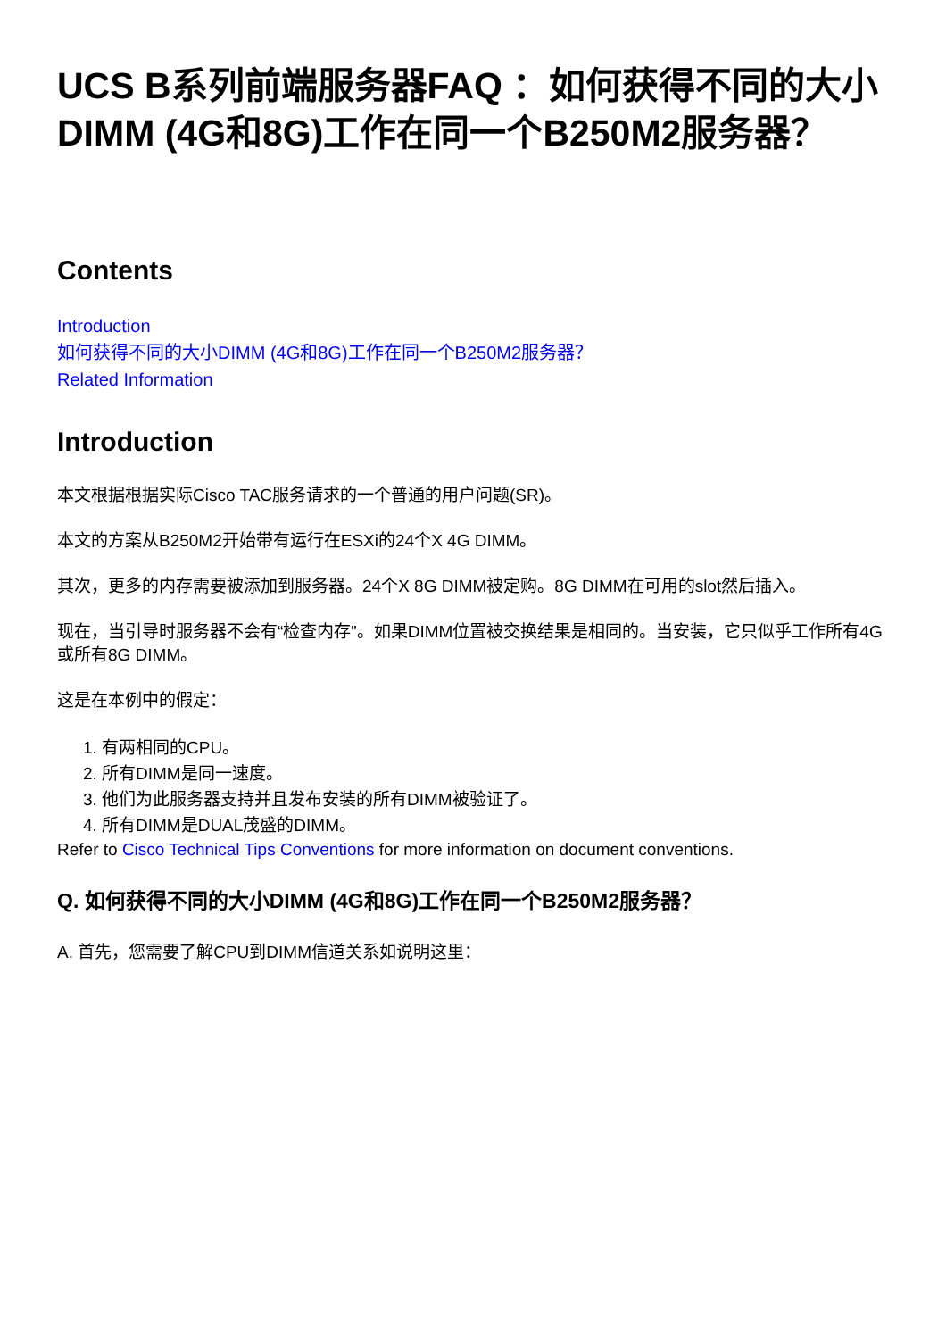UCS B系列前端服务器FAQ ：如何获得不同的大小DIMM (4G和8G)工作在同一个B250M2服务器？
Contents
Introduction
如何获得不同的大小DIMM (4G和8G)工作在同一个B250M2服务器？
Related Information
Introduction
本文根据根据实际Cisco TAC服务请求的一个普通的用户问题(SR)。
本文的方案从B250M2开始带有运行在ESXi的24个X 4G DIMM。
其次，更多的内存需要被添加到服务器。24个X 8G DIMM被定购。8G DIMM在可用的slot然后插入。
现在，当引导时服务器不会有“检查内存”。如果DIMM位置被交换结果是相同的。当安装，它只似乎工作所有4G或所有8G DIMM。
这是在本例中的假定：
1. 有两相同的CPU。
2. 所有DIMM是同一速度。
3. 他们为此服务器支持并且发布安装的所有DIMM被验证了。
4. 所有DIMM是DUAL茂盛的DIMM。
Refer to Cisco Technical Tips Conventions for more information on document conventions.
Q. 如何获得不同的大小DIMM (4G和8G)工作在同一个B250M2服务器？
A. 首先，您需要了解CPU到DIMM信道关系如说明这里：